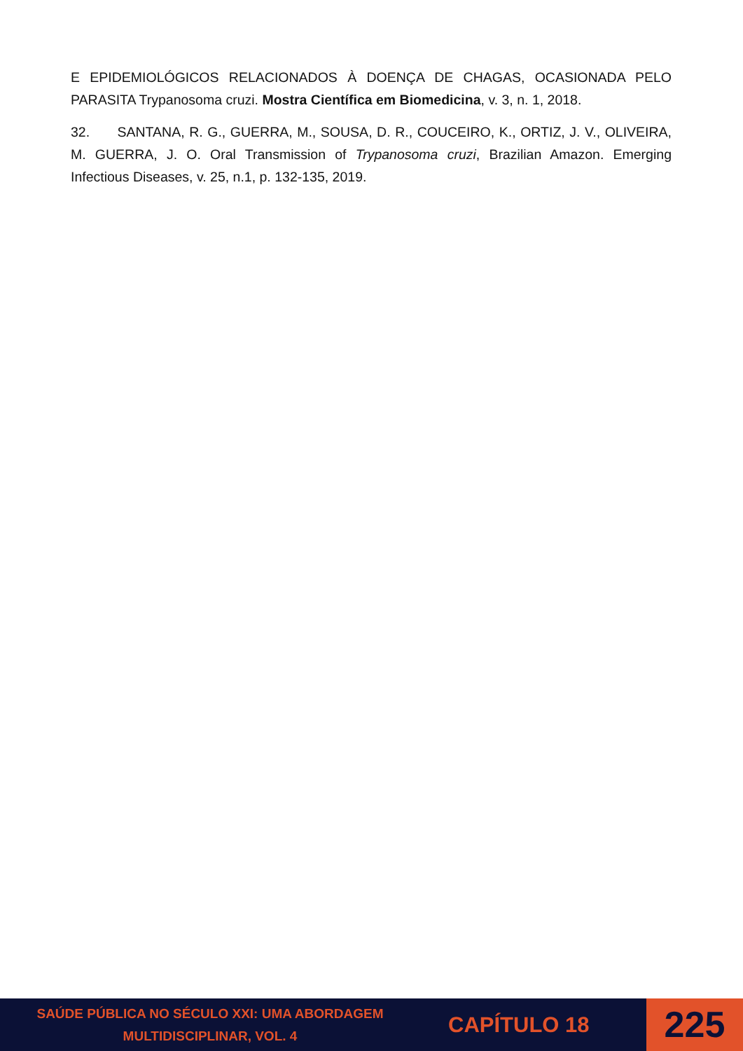E EPIDEMIOLÓGICOS RELACIONADOS À DOENÇA DE CHAGAS, OCASIONADA PELO PARASITA Trypanosoma cruzi. Mostra Científica em Biomedicina, v. 3, n. 1, 2018.
32. SANTANA, R. G., GUERRA, M., SOUSA, D. R., COUCEIRO, K., ORTIZ, J. V., OLIVEIRA, M. GUERRA, J. O. Oral Transmission of Trypanosoma cruzi, Brazilian Amazon. Emerging Infectious Diseases, v. 25, n.1, p. 132-135, 2019.
SAÚDE PÚBLICA NO SÉCULO XXI: UMA ABORDAGEM MULTIDISCIPLINAR, VOL. 4
CAPÍTULO 18
225